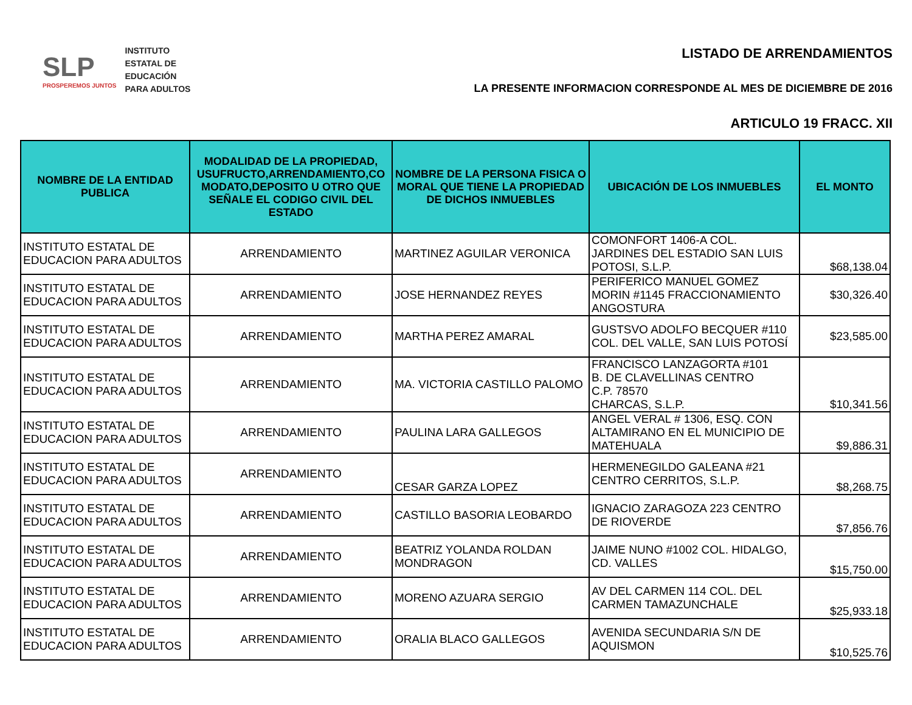SLP
PROSPEREMOS JUNTOS
INSTITUTO
ESTATAL DE
EDUCACIÓN
PARA ADULTOS
LISTADO DE ARRENDAMIENTOS
LA PRESENTE INFORMACION CORRESPONDE AL MES DE DICIEMBRE DE 2016
ARTICULO 19 FRACC. XII
| NOMBRE DE LA ENTIDAD PUBLICA | MODALIDAD DE LA PROPIEDAD, USUFRUCTO,ARRENDAMIENTO,CO MODATO,DEPOSITO U OTRO QUE SEÑALE EL CODIGO CIVIL DEL ESTADO | NOMBRE DE LA PERSONA FISICA O MORAL QUE TIENE LA PROPIEDAD DE DICHOS INMUEBLES | UBICACIÓN DE LOS INMUEBLES | EL MONTO |
| --- | --- | --- | --- | --- |
| INSTITUTO ESTATAL DE EDUCACION PARA ADULTOS | ARRENDAMIENTO | MARTINEZ AGUILAR VERONICA | COMONFORT 1406-A COL. JARDINES DEL ESTADIO SAN LUIS POTOSI, S.L.P. | $68,138.04 |
| INSTITUTO ESTATAL DE EDUCACION PARA ADULTOS | ARRENDAMIENTO | JOSE HERNANDEZ REYES | PERIFERICO MANUEL GOMEZ MORIN #1145 FRACCIONAMIENTO ANGOSTURA | $30,326.40 |
| INSTITUTO ESTATAL DE EDUCACION PARA ADULTOS | ARRENDAMIENTO | MARTHA PEREZ AMARAL | GUSTSVO ADOLFO BECQUER #110 COL. DEL VALLE, SAN LUIS POTOSÍ | $23,585.00 |
| INSTITUTO ESTATAL DE EDUCACION PARA ADULTOS | ARRENDAMIENTO | MA. VICTORIA CASTILLO PALOMO | FRANCISCO LANZAGORTA #101 B. DE CLAVELLINAS CENTRO C.P. 78570 CHARCAS, S.L.P. | $10,341.56 |
| INSTITUTO ESTATAL DE EDUCACION PARA ADULTOS | ARRENDAMIENTO | PAULINA LARA GALLEGOS | ANGEL VERAL # 1306, ESQ. CON ALTAMIRANO EN EL MUNICIPIO DE MATEHUALA | $9,886.31 |
| INSTITUTO ESTATAL DE EDUCACION PARA ADULTOS | ARRENDAMIENTO | CESAR GARZA LOPEZ | HERMENEGILDO GALEANA #21 CENTRO CERRITOS, S.L.P. | $8,268.75 |
| INSTITUTO ESTATAL DE EDUCACION PARA ADULTOS | ARRENDAMIENTO | CASTILLO BASORIA LEOBARDO | IGNACIO ZARAGOZA 223 CENTRO DE RIOVERDE | $7,856.76 |
| INSTITUTO ESTATAL DE EDUCACION PARA ADULTOS | ARRENDAMIENTO | BEATRIZ YOLANDA ROLDAN MONDRAGON | JAIME NUNO #1002 COL. HIDALGO, CD. VALLES | $15,750.00 |
| INSTITUTO ESTATAL DE EDUCACION PARA ADULTOS | ARRENDAMIENTO | MORENO AZUARA SERGIO | AV DEL CARMEN 114 COL. DEL CARMEN TAMAZUNCHALE | $25,933.18 |
| INSTITUTO ESTATAL DE EDUCACION PARA ADULTOS | ARRENDAMIENTO | ORALIA BLACO GALLEGOS | AVENIDA SECUNDARIA S/N DE AQUISMON | $10,525.76 |